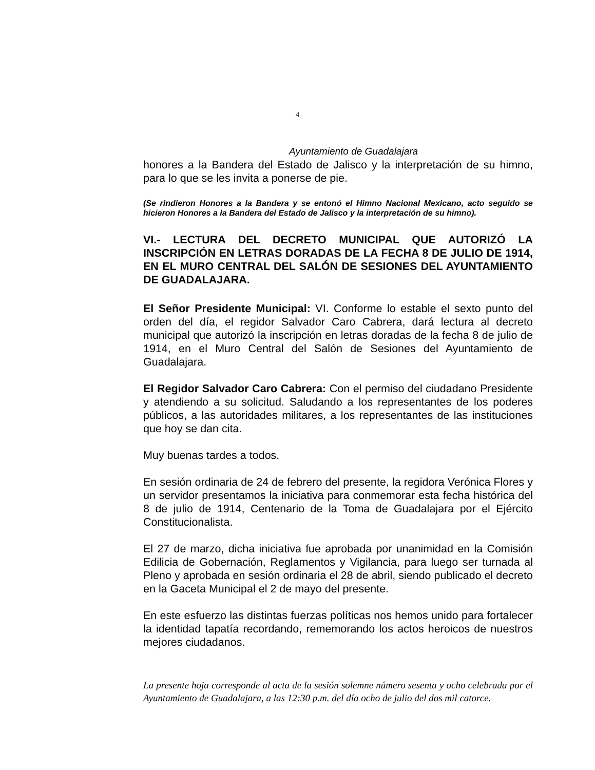4
Ayuntamiento de Guadalajara
honores a la Bandera del Estado de Jalisco y la interpretación de su himno, para lo que se les invita a ponerse de pie.
(Se rindieron Honores a la Bandera y se entonó el Himno Nacional Mexicano, acto seguido se hicieron Honores a la Bandera del Estado de Jalisco y la interpretación de su himno).
VI.- LECTURA DEL DECRETO MUNICIPAL QUE AUTORIZÓ LA INSCRIPCIÓN EN LETRAS DORADAS DE LA FECHA 8 DE JULIO DE 1914, EN EL MURO CENTRAL DEL SALÓN DE SESIONES DEL AYUNTAMIENTO DE GUADALAJARA.
El Señor Presidente Municipal: VI. Conforme lo estable el sexto punto del orden del día, el regidor Salvador Caro Cabrera, dará lectura al decreto municipal que autorizó la inscripción en letras doradas de la fecha 8 de julio de 1914, en el Muro Central del Salón de Sesiones del Ayuntamiento de Guadalajara.
El Regidor Salvador Caro Cabrera: Con el permiso del ciudadano Presidente y atendiendo a su solicitud. Saludando a los representantes de los poderes públicos, a las autoridades militares, a los representantes de las instituciones que hoy se dan cita.
Muy buenas tardes a todos.
En sesión ordinaria de 24 de febrero del presente, la regidora Verónica Flores y un servidor presentamos la iniciativa para conmemorar esta fecha histórica del 8 de julio de 1914, Centenario de la Toma de Guadalajara por el Ejército Constitucionalista.
El 27 de marzo, dicha iniciativa fue aprobada por unanimidad en la Comisión Edilicia de Gobernación, Reglamentos y Vigilancia, para luego ser turnada al Pleno y aprobada en sesión ordinaria el 28 de abril, siendo publicado el decreto en la Gaceta Municipal el 2 de mayo del presente.
En este esfuerzo las distintas fuerzas políticas nos hemos unido para fortalecer la identidad tapatía recordando, rememorando los actos heroicos de nuestros mejores ciudadanos.
La presente hoja corresponde al acta de la sesión solemne número sesenta y ocho celebrada por el Ayuntamiento de Guadalajara, a las 12:30 p.m. del día ocho de julio del dos mil catorce.